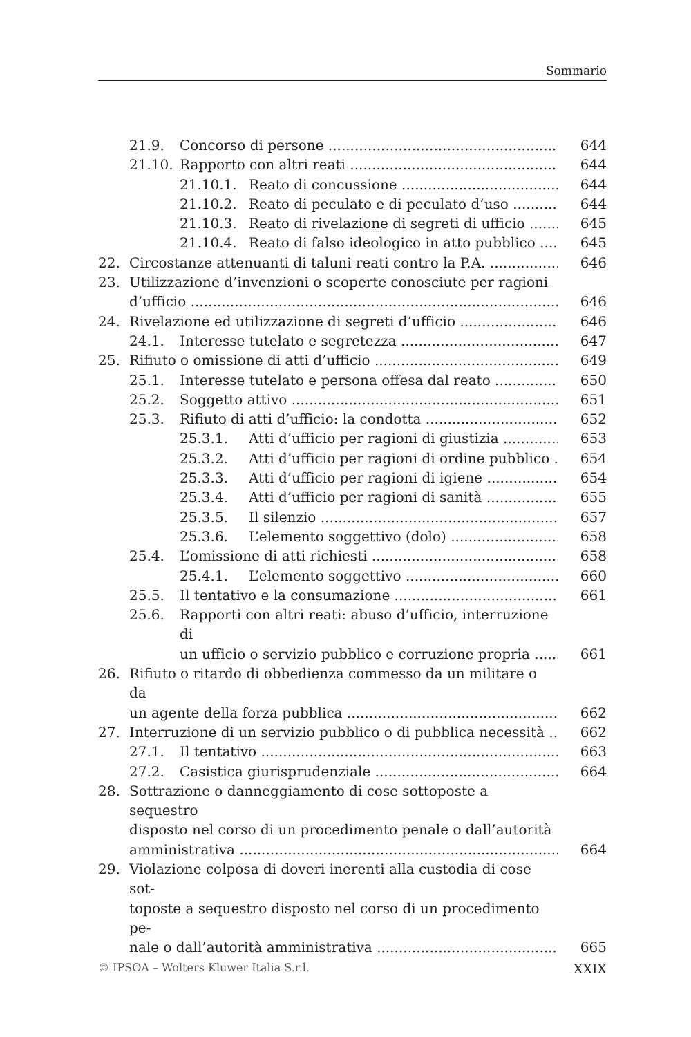Sommario
21.9. Concorso di persone 644
21.10. Rapporto con altri reati 644
21.10.1. Reato di concussione 644
21.10.2. Reato di peculato e di peculato d’uso 644
21.10.3. Reato di rivelazione di segreti di ufficio 645
21.10.4. Reato di falso ideologico in atto pubblico 645
22. Circostanze attenuanti di taluni reati contro la P.A. 646
23. Utilizzazione d’invenzioni o scoperte conosciute per ragioni
d’ufficio 646
24. Rivelazione ed utilizzazione di segreti d’ufficio 646
24.1. Interesse tutelato e segretezza 647
25. Rifiuto o omissione di atti d’ufficio 649
25.1. Interesse tutelato e persona offesa dal reato 650
25.2. Soggetto attivo 651
25.3. Rifiuto di atti d’ufficio: la condotta 652
25.3.1. Atti d’ufficio per ragioni di giustizia 653
25.3.2. Atti d’ufficio per ragioni di ordine pubblico 654
25.3.3. Atti d’ufficio per ragioni di igiene 654
25.3.4. Atti d’ufficio per ragioni di sanità 655
25.3.5. Il silenzio 657
25.3.6. L’elemento soggettivo (dolo) 658
25.4. L’omissione di atti richiesti 658
25.4.1. L’elemento soggettivo 660
25.5. Il tentativo e la consumazione 661
25.6. Rapporti con altri reati: abuso d’ufficio, interruzione di
un ufficio o servizio pubblico e corruzione propria 661
26. Rifiuto o ritardo di obbedienza commesso da un militare o da
un agente della forza pubblica 662
27. Interruzione di un servizio pubblico o di pubblica necessità 662
27.1. Il tentativo 663
27.2. Casistica giurisprudenziale 664
28. Sottrazione o danneggiamento di cose sottoposte a sequestro
disposto nel corso di un procedimento penale o dall’autorità
amministrativa 664
29. Violazione colposa di doveri inerenti alla custodia di cose sot-
toposte a sequestro disposto nel corso di un procedimento pe-
nale o dall’autorità amministrativa 665
© IPSOA – Wolters Kluwer Italia S.r.l. XXIX